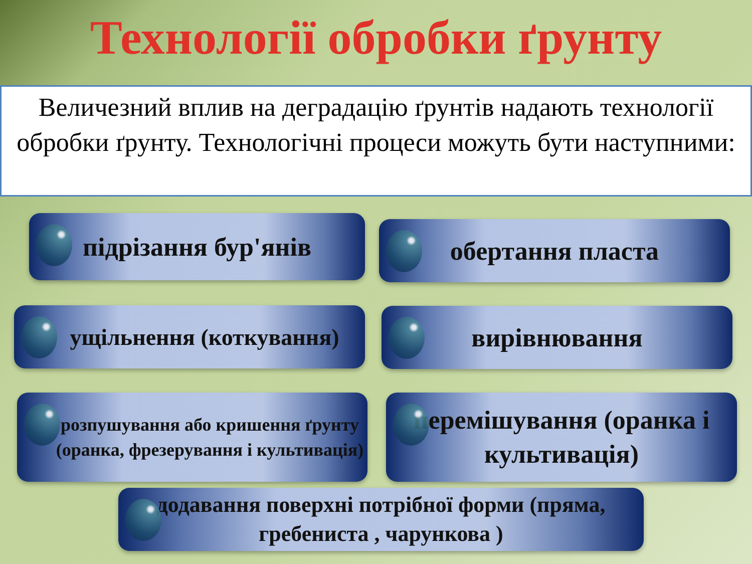Технології обробки ґрунту
Величезний вплив на деградацію ґрунтів надають технології обробки ґрунту. Технологічні процеси можуть бути наступними:
підрізання бур'янів обертання пласта
ущільнення (коткування) вирівнювання
розпушування або кришення ґрунту (оранка, фрезерування і культивація)
перемішування (оранка і культивація)
додавання поверхні потрібної форми (пряма, гребениста , чарункова )